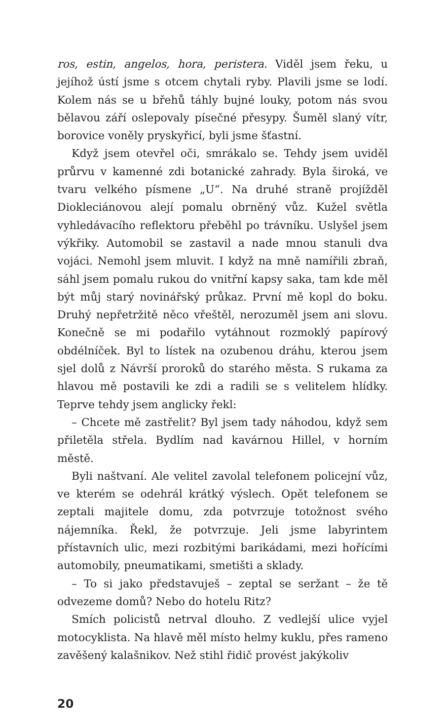ros, estin, angelos, hora, peristera. Viděl jsem řeku, u jejíhož ústí jsme s otcem chytali ryby. Plavili jsme se lodí. Kolem nás se u břehů táhly bujné louky, potom nás svou bělavou září oslepovaly písečné přesypy. Šuměl slaný vítr, borovice voněly pryskyřicí, byli jsme šťastní.
Když jsem otevřel oči, smrákalo se. Tehdy jsem uviděl průrvu v kamenné zdi botanické zahrady. Byla široká, ve tvaru velkého písmene „U“. Na druhé straně projížděl Diokleciánovou alejí pomalu obrněný vůz. Kužel světla vyhledávacího reflektoru přeběhl po trávníku. Uslyšel jsem výkřiky. Automobil se zastavil a nade mnou stanuli dva vojáci. Nemohl jsem mluvit. I když na mně namířili zbraň, sáhl jsem pomalu rukou do vnitřní kapsy saka, tam kde měl být můj starý novinářský průkaz. První mě kopl do boku. Druhý nepřetržitě něco vřeštěl, nerozuměl jsem ani slovu. Konečně se mi podařilo vytáhnout rozmoklý papírový obdélníček. Byl to lístek na ozubenou dráhu, kterou jsem sjel dolů z Návrší proroků do starého města. S rukama za hlavou mě postavili ke zdi a radili se s velitelem hlídky. Teprve tehdy jsem anglicky řekl:
– Chcete mě zastřelit? Byl jsem tady náhodou, když sem přiletěla střela. Bydlím nad kavárnou Hillel, v horním městě.
Byli naštvaní. Ale velitel zavolal telefonem policejní vůz, ve kterém se odehrál krátký výslech. Opět telefonem se zeptali majitele domu, zda potvrzuje totožnost svého nájemníka. Řekl, že potvrzuje. Jeli jsme labyrintem přístavních ulic, mezi rozbitými barikádami, mezi hořícími automobily, pneumatikami, smetišti a sklady.
– To si jako představuješ – zeptal se seržant – že tě odvezeme domů? Nebo do hotelu Ritz?
Smích policistů netrval dlouho. Z vedlejší ulice vyjel motocyklista. Na hlavě měl místo helmy kuklu, přes rameno zavěšený kalašnikov. Než stihl řidič provést jakýkoliv
20